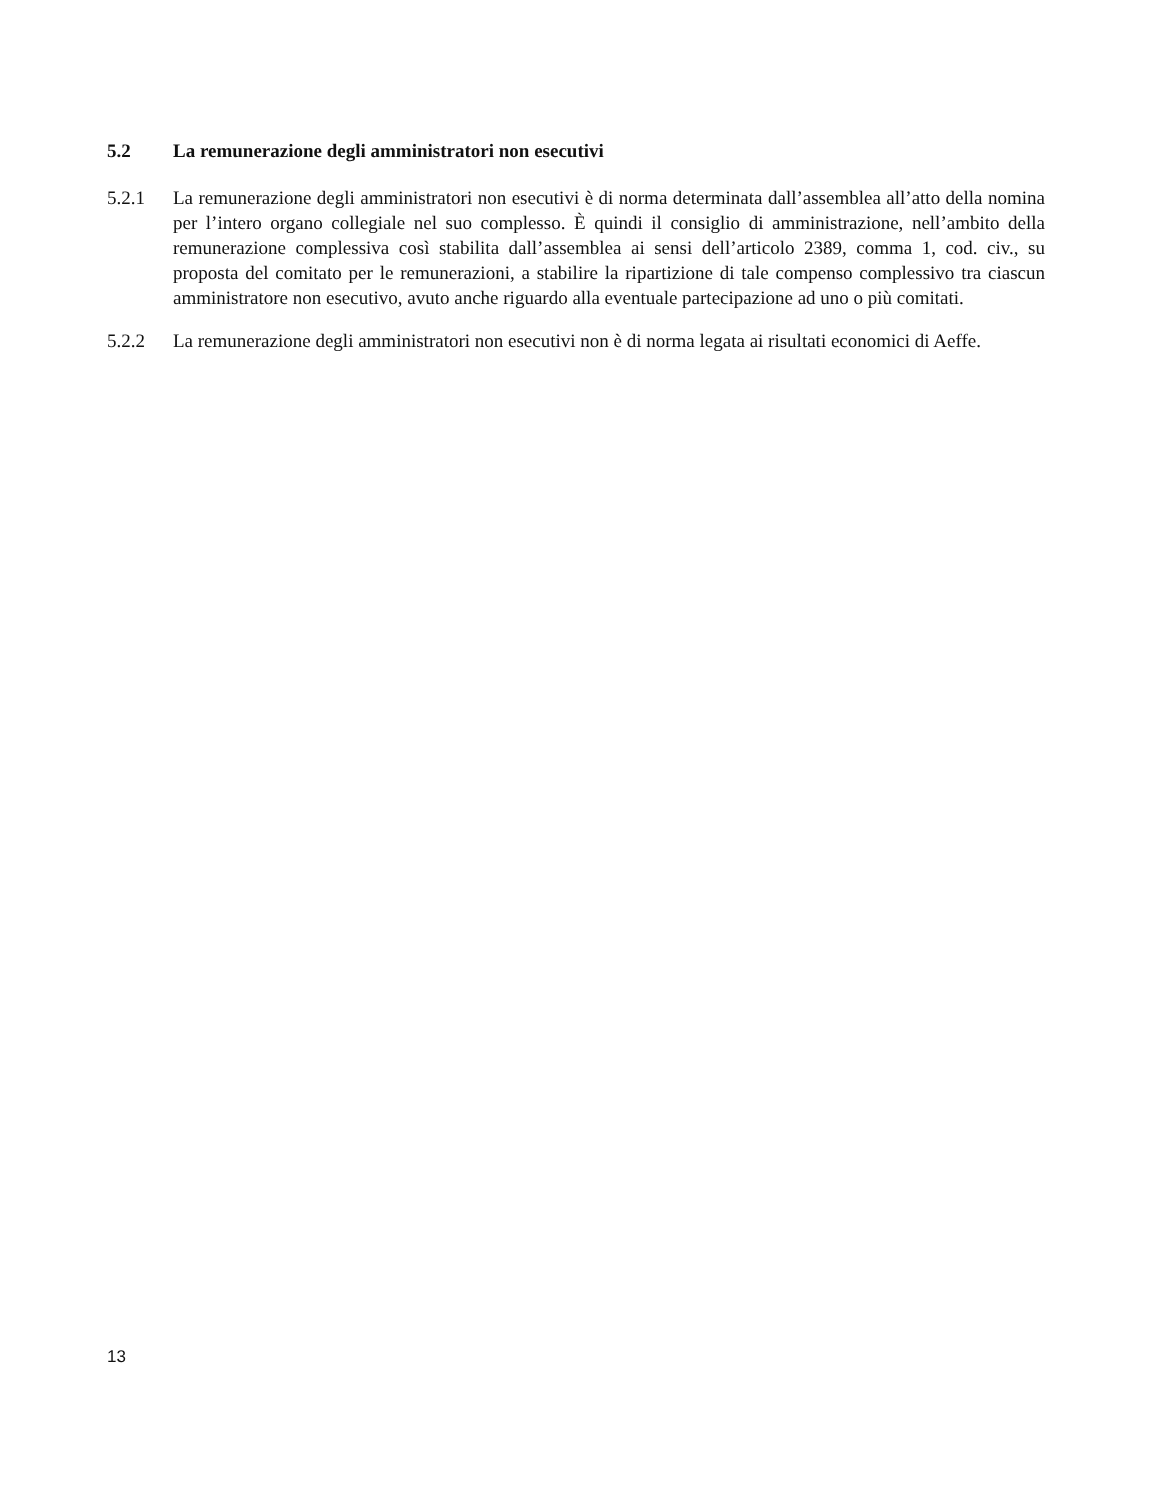5.2 La remunerazione degli amministratori non esecutivi
5.2.1 La remunerazione degli amministratori non esecutivi è di norma determinata dall’assemblea all’atto della nomina per l’intero organo collegiale nel suo complesso. È quindi il consiglio di amministrazione, nell’ambito della remunerazione complessiva così stabilita dall’assemblea ai sensi dell’articolo 2389, comma 1, cod. civ., su proposta del comitato per le remunerazioni, a stabilire la ripartizione di tale compenso complessivo tra ciascun amministratore non esecutivo, avuto anche riguardo alla eventuale partecipazione ad uno o più comitati.
5.2.2 La remunerazione degli amministratori non esecutivi non è di norma legata ai risultati economici di Aeffe.
13